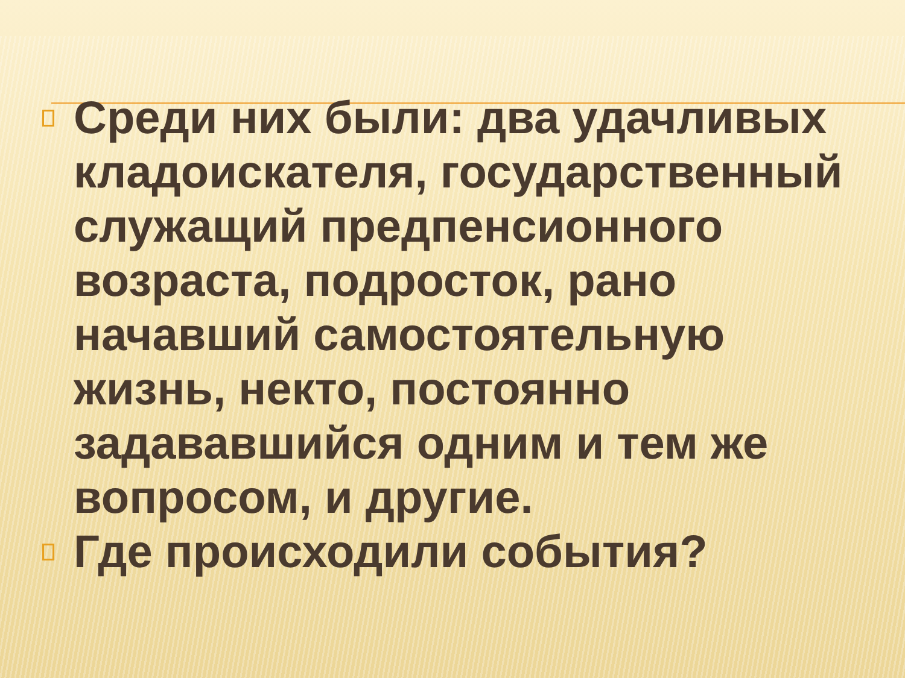Среди них были: два удачливых кладоискателя, государственный служащий предпенсионного возраста, подросток, рано начавший самостоятельную жизнь, некто, постоянно задававшийся одним и тем же вопросом, и другие.
Где происходили события?